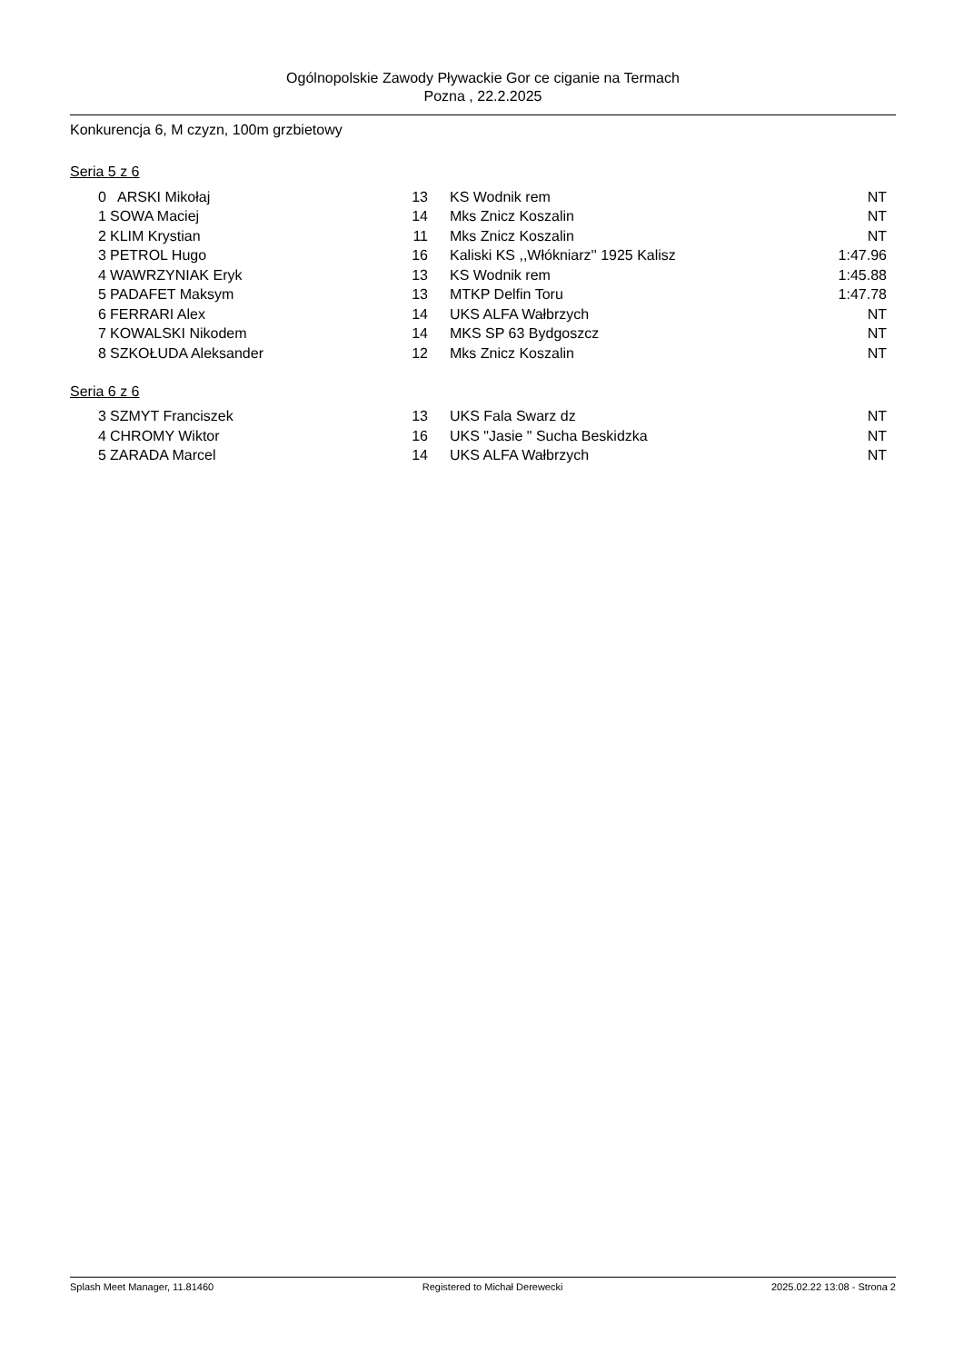Ogólnopolskie Zawody Pływackie Gor ce ciganie na Termach
Pozna , 22.2.2025
Konkurencja 6, M czyzn, 100m grzbietowy
Seria 5 z 6
| 0 | ARSKI Mikołaj | 13 | KS Wodnik rem | NT |
| 1 | SOWA Maciej | 14 | Mks Znicz Koszalin | NT |
| 2 | KLIM Krystian | 11 | Mks Znicz Koszalin | NT |
| 3 | PETROL Hugo | 16 | Kaliski KS ,,Włókniarz'' 1925 Kalisz | 1:47.96 |
| 4 | WAWRZYNIAK Eryk | 13 | KS Wodnik rem | 1:45.88 |
| 5 | PADAFET Maksym | 13 | MTKP Delfin Toru | 1:47.78 |
| 6 | FERRARI Alex | 14 | UKS ALFA Wałbrzych | NT |
| 7 | KOWALSKI Nikodem | 14 | MKS SP 63 Bydgoszcz | NT |
| 8 | SZKOŁUDA Aleksander | 12 | Mks Znicz Koszalin | NT |
Seria 6 z 6
| 3 | SZMYT Franciszek | 13 | UKS Fala Swarz dz | NT |
| 4 | CHROMY Wiktor | 16 | UKS "Jasie " Sucha Beskidzka | NT |
| 5 | ZARADA Marcel | 14 | UKS ALFA Wałbrzych | NT |
Splash Meet Manager, 11.81460 Registered to Michał Derewecki 2025.02.22 13:08 - Strona 2